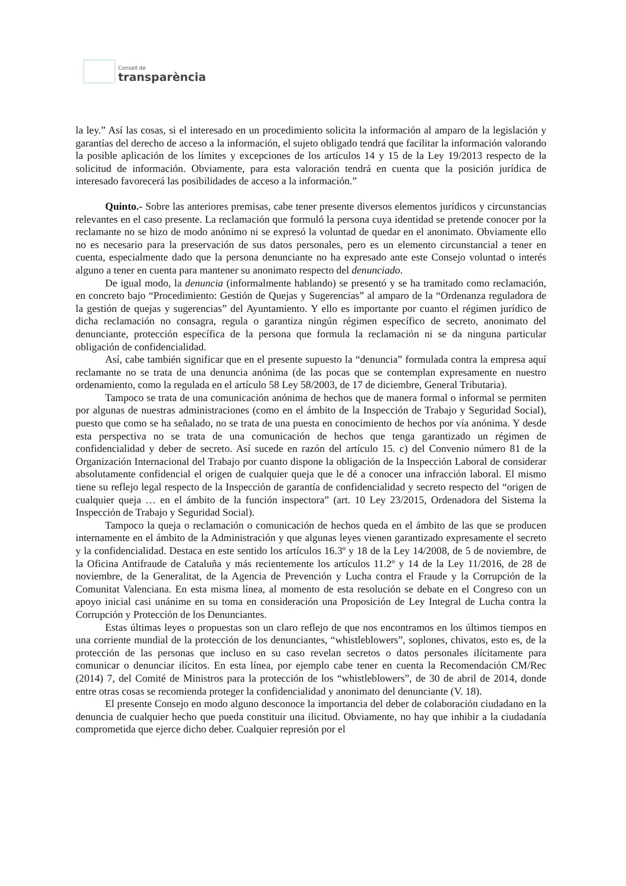Consell de
transparència
la ley.” Así las cosas, si el interesado en un procedimiento solicita la información al amparo de la legislación y garantías del derecho de acceso a la información, el sujeto obligado tendrá que facilitar la información valorando la posible aplicación de los límites y excepciones de los artículos 14 y 15 de la Ley 19/2013 respecto de la solicitud de información. Obviamente, para esta valoración tendrá en cuenta que la posición jurídica de interesado favorecerá las posibilidades de acceso a la información.”
Quinto.- Sobre las anteriores premisas, cabe tener presente diversos elementos jurídicos y circunstancias relevantes en el caso presente. La reclamación que formuló la persona cuya identidad se pretende conocer por la reclamante no se hizo de modo anónimo ni se expresó la voluntad de quedar en el anonimato. Obviamente ello no es necesario para la preservación de sus datos personales, pero es un elemento circunstancial a tener en cuenta, especialmente dado que la persona denunciante no ha expresado ante este Consejo voluntad o interés alguno a tener en cuenta para mantener su anonimato respecto del denunciado.
De igual modo, la denuncia (informalmente hablando) se presentó y se ha tramitado como reclamación, en concreto bajo “Procedimiento: Gestión de Quejas y Sugerencias” al amparo de la “Ordenanza reguladora de la gestión de quejas y sugerencias” del Ayuntamiento. Y ello es importante por cuanto el régimen jurídico de dicha reclamación no consagra, regula o garantiza ningún régimen específico de secreto, anonimato del denunciante, protección específica de la persona que formula la reclamación ni se da ninguna particular obligación de confidencialidad.
Así, cabe también significar que en el presente supuesto la “denuncia” formulada contra la empresa aquí reclamante no se trata de una denuncia anónima (de las pocas que se contemplan expresamente en nuestro ordenamiento, como la regulada en el artículo 58 Ley 58/2003, de 17 de diciembre, General Tributaria).
Tampoco se trata de una comunicación anónima de hechos que de manera formal o informal se permiten por algunas de nuestras administraciones (como en el ámbito de la Inspección de Trabajo y Seguridad Social), puesto que como se ha señalado, no se trata de una puesta en conocimiento de hechos por vía anónima. Y desde esta perspectiva no se trata de una comunicación de hechos que tenga garantizado un régimen de confidencialidad y deber de secreto. Así sucede en razón del artículo 15. c) del Convenio número 81 de la Organización Internacional del Trabajo por cuanto dispone la obligación de la Inspección Laboral de considerar absolutamente confidencial el origen de cualquier queja que le dé a conocer una infracción laboral. El mismo tiene su reflejo legal respecto de la Inspección de garantía de confidencialidad y secreto respecto del “origen de cualquier queja … en el ámbito de la función inspectora” (art. 10 Ley 23/2015, Ordenadora del Sistema la Inspección de Trabajo y Seguridad Social).
Tampoco la queja o reclamación o comunicación de hechos queda en el ámbito de las que se producen internamente en el ámbito de la Administración y que algunas leyes vienen garantizado expresamente el secreto y la confidencialidad. Destaca en este sentido los artículos 16.3º y 18 de la Ley 14/2008, de 5 de noviembre, de la Oficina Antifraude de Cataluña y más recientemente los artículos 11.2º y 14 de la Ley 11/2016, de 28 de noviembre, de la Generalitat, de la Agencia de Prevención y Lucha contra el Fraude y la Corrupción de la Comunitat Valenciana. En esta misma línea, al momento de esta resolución se debate en el Congreso con un apoyo inicial casi unánime en su toma en consideración una Proposición de Ley Integral de Lucha contra la Corrupción y Protección de los Denunciantes.
Estas últimas leyes o propuestas son un claro reflejo de que nos encontramos en los últimos tiempos en una corriente mundial de la protección de los denunciantes, “whistleblowers”, soplones, chivatos, esto es, de la protección de las personas que incluso en su caso revelan secretos o datos personales ilícitamente para comunicar o denunciar ilícitos. En esta línea, por ejemplo cabe tener en cuenta la Recomendación CM/Rec (2014) 7, del Comité de Ministros para la protección de los “whistleblowers”, de 30 de abril de 2014, donde entre otras cosas se recomienda proteger la confidencialidad y anonimato del denunciante (V. 18).
El presente Consejo en modo alguno desconoce la importancia del deber de colaboración ciudadano en la denuncia de cualquier hecho que pueda constituir una ilicitud. Obviamente, no hay que inhibir a la ciudadanía comprometida que ejerce dicho deber. Cualquier represión por el